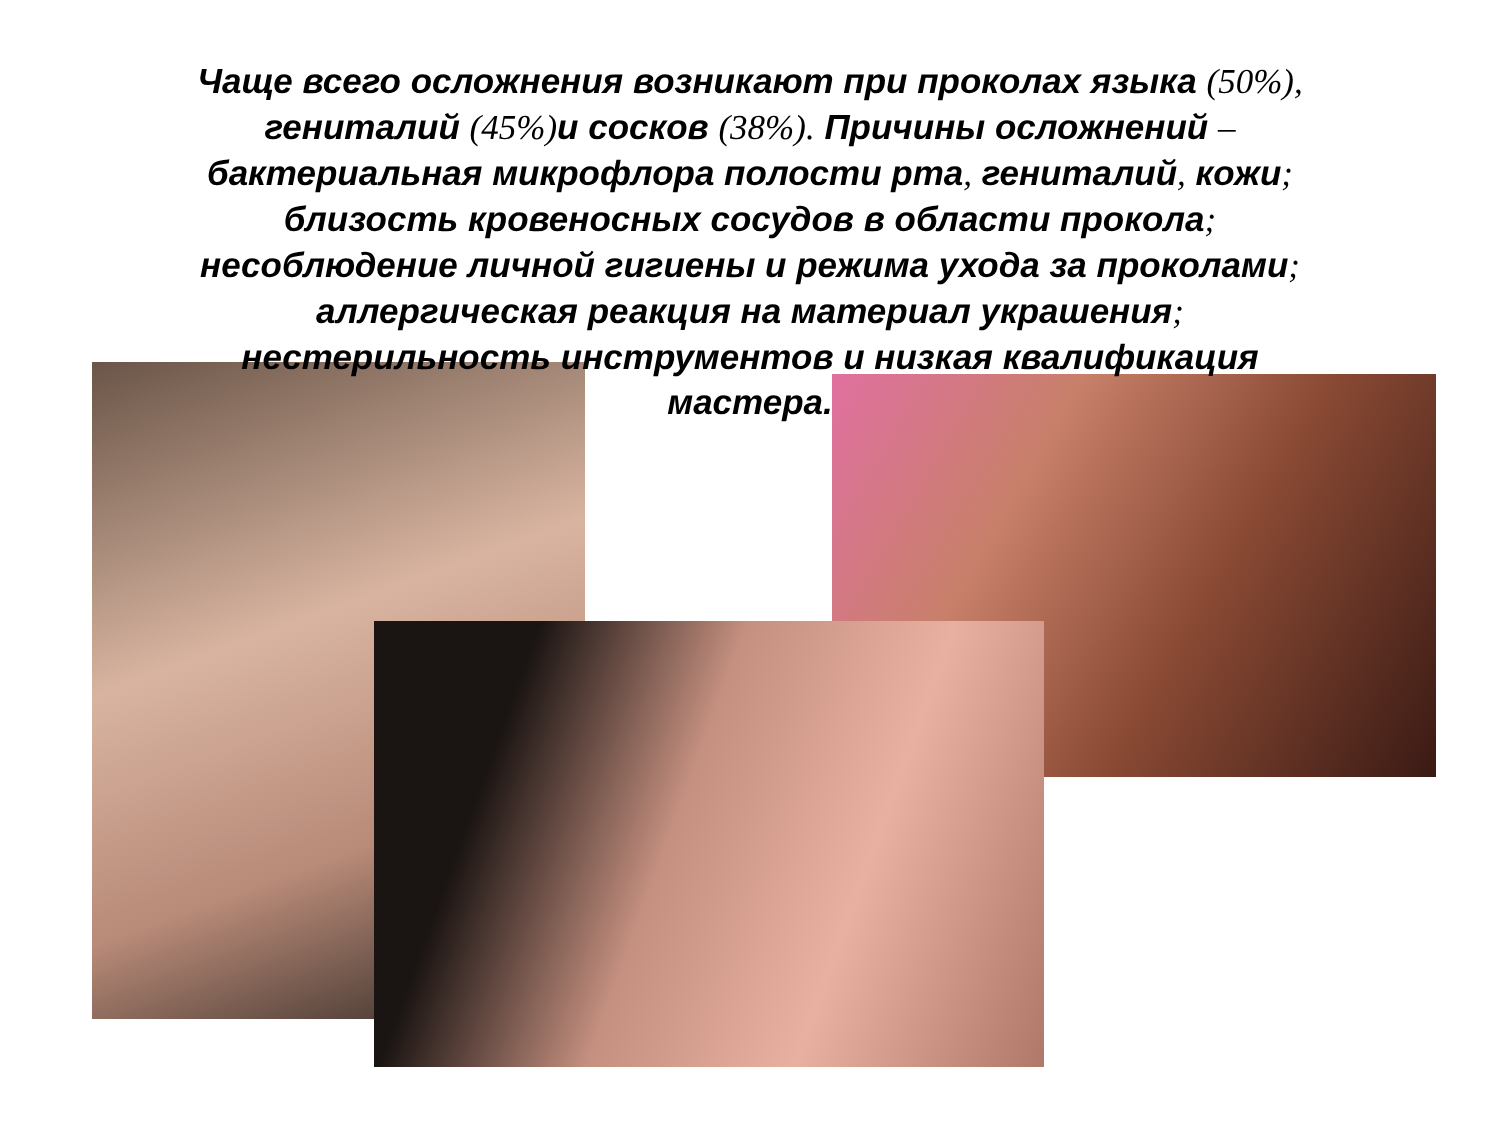Чаще всего осложнения возникают при проколах языка (50%),
гениталий (45%) и сосков (38%). Причины осложнений –
бактериальная микрофлора полости рта, гениталий, кожи;
близость кровеносных сосудов в области прокола;
несоблюдение личной гигиены и режима ухода за проколами;
аллергическая реакция на материал украшения;
нестерильность инструментов и низкая квалификация
мастера.